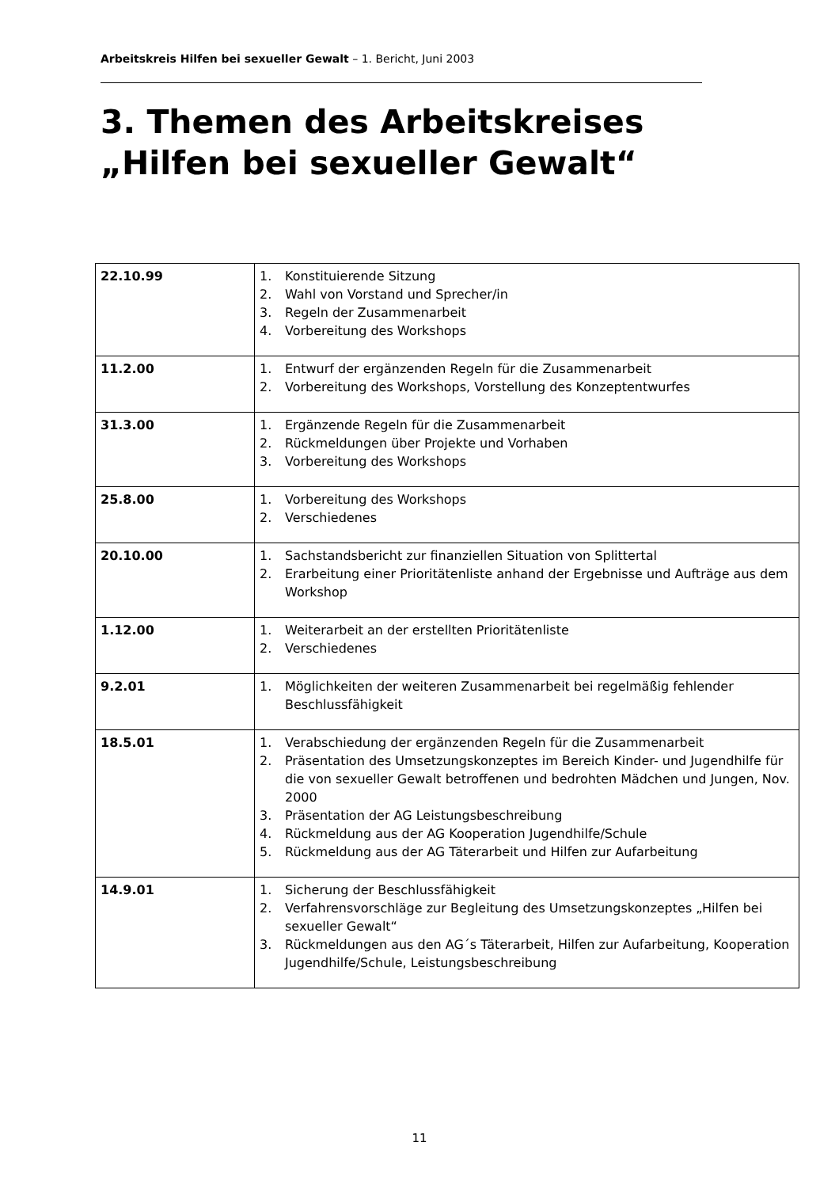Arbeitskreis Hilfen bei sexueller Gewalt – 1. Bericht, Juni 2003
3. Themen des Arbeitskreises „Hilfen bei sexueller Gewalt“
| 22.10.99 | 1. Konstituierende Sitzung 2. Wahl von Vorstand und Sprecher/in 3. Regeln der Zusammenarbeit 4. Vorbereitung des Workshops |
| 11.2.00 | 1. Entwurf der ergänzenden Regeln für die Zusammenarbeit 2. Vorbereitung des Workshops, Vorstellung des Konzeptentwurfes |
| 31.3.00 | 1. Ergänzende Regeln für die Zusammenarbeit 2. Rückmeldungen über Projekte und Vorhaben 3. Vorbereitung des Workshops |
| 25.8.00 | 1. Vorbereitung des Workshops 2. Verschiedenes |
| 20.10.00 | 1. Sachstandsbericht zur finanziellen Situation von Splittertal 2. Erarbeitung einer Prioritätenliste anhand der Ergebnisse und Aufträge aus dem Workshop |
| 1.12.00 | 1. Weiterarbeit an der erstellten Prioritätenliste 2. Verschiedenes |
| 9.2.01 | 1. Möglichkeiten der weiteren Zusammenarbeit bei regelmäßig fehlender Beschlussfähigkeit |
| 18.5.01 | 1. Verabschiedung der ergänzenden Regeln für die Zusammenarbeit 2. Präsentation des Umsetzungskonzeptes im Bereich Kinder- und Jugendhilfe für die von sexueller Gewalt betroffenen und bedrohten Mädchen und Jungen, Nov. 2000 3. Präsentation der AG Leistungsbeschreibung 4. Rückmeldung aus der AG Kooperation Jugendhilfe/Schule 5. Rückmeldung aus der AG Täterarbeit und Hilfen zur Aufarbeitung |
| 14.9.01 | 1. Sicherung der Beschlussfähigkeit 2. Verfahrensvorschläge zur Begleitung des Umsetzungskonzeptes „Hilfen bei sexueller Gewalt“ 3. Rückmeldungen aus den AG´s Täterarbeit, Hilfen zur Aufarbeitung, Kooperation Jugendhilfe/Schule, Leistungsbeschreibung |
11